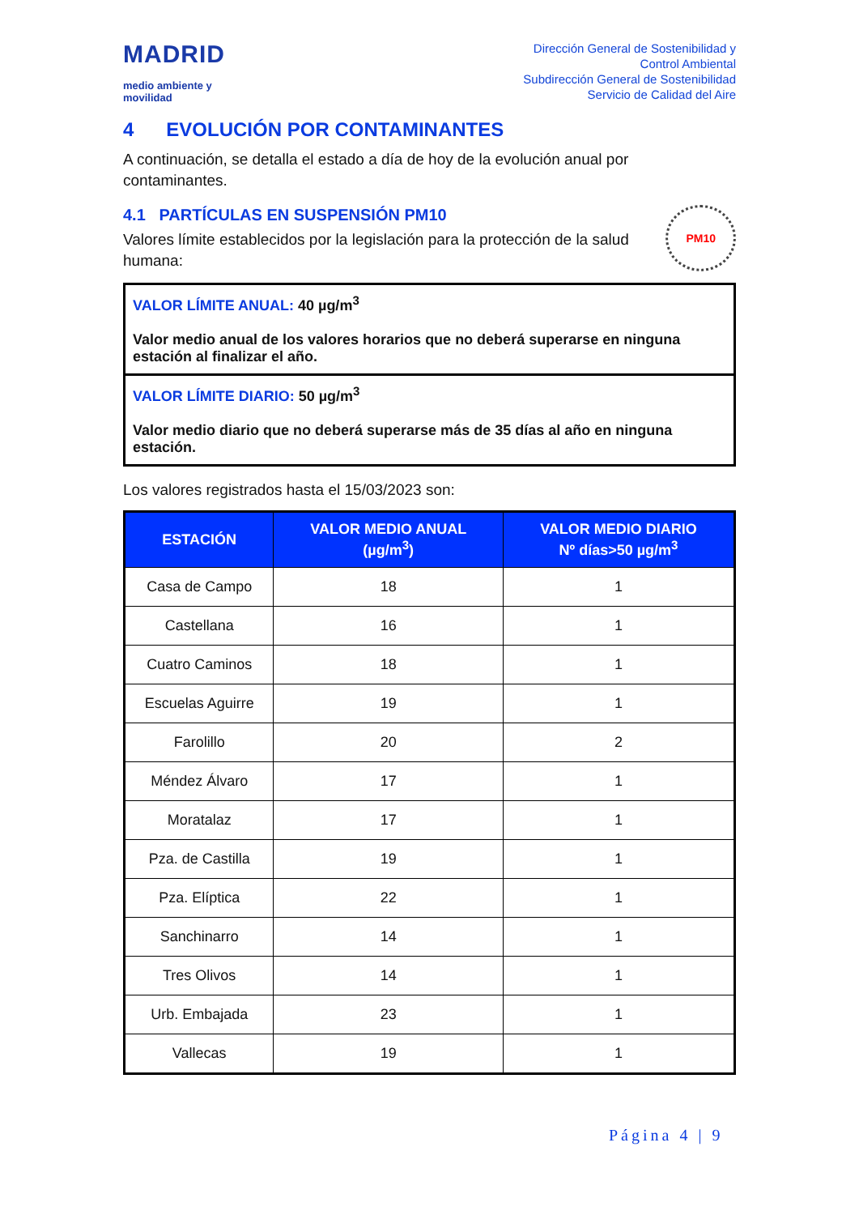MADRID
medio ambiente y
movilidad
Dirección General de Sostenibilidad y
Control Ambiental
Subdirección General de Sostenibilidad
Servicio de Calidad del Aire
4 EVOLUCIÓN POR CONTAMINANTES
A continuación, se detalla el estado a día de hoy de la evolución anual por contaminantes.
4.1 PARTÍCULAS EN SUSPENSIÓN PM10
Valores límite establecidos por la legislación para la protección de la salud humana:
PM10
VALOR LÍMITE ANUAL: 40 µg/m<sup>3</sup>
Valor medio anual de los valores horarios que no deberá superarse en ninguna estación al finalizar el año.
VALOR LÍMITE DIARIO: 50 µg/m<sup>3</sup>
Valor medio diario que no deberá superarse más de 35 días al año en ninguna estación.
Los valores registrados hasta el 15/03/2023 son:
| ESTACIÓN | VALOR MEDIO ANUAL (µg/m<sup>3</sup>) | VALOR MEDIO DIARIO Nº días>50 µg/m<sup>3</sup> |
| --- | --- | --- |
| Casa de Campo | 18 | 1 |
| Castellana | 16 | 1 |
| Cuatro Caminos | 18 | 1 |
| Escuelas Aguirre | 19 | 1 |
| Farolillo | 20 | 2 |
| Méndez Álvaro | 17 | 1 |
| Moratalaz | 17 | 1 |
| Pza. de Castilla | 19 | 1 |
| Pza. Elíptica | 22 | 1 |
| Sanchinarro | 14 | 1 |
| Tres Olivos | 14 | 1 |
| Urb. Embajada | 23 | 1 |
| Vallecas | 19 | 1 |
Página 4 | 9